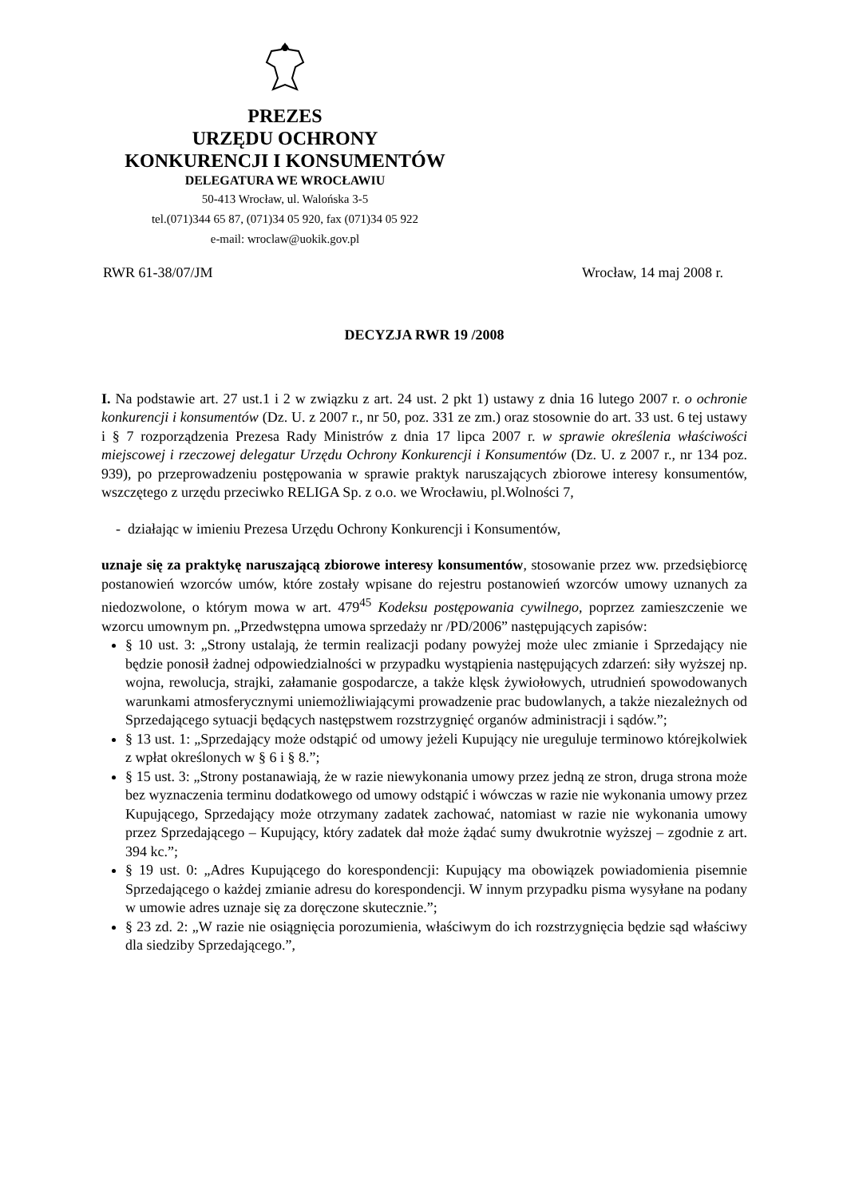PREZES
URZĘDU OCHRONY
KONKURENCJI I KONSUMENTÓW
DELEGATURA WE WROCŁAWIU
50-413 Wrocław, ul. Walońska 3-5
tel.(071)344 65 87, (071)34 05 920, fax (071)34 05 922
e-mail: wroclaw@uokik.gov.pl
RWR 61-38/07/JM Wrocław, 14 maj 2008 r.
DECYZJA RWR 19 /2008
I. Na podstawie art. 27 ust.1 i 2 w związku z art. 24 ust. 2 pkt 1) ustawy z dnia 16 lutego 2007 r. o ochronie konkurencji i konsumentów (Dz. U. z 2007 r., nr 50, poz. 331 ze zm.) oraz stosownie do art. 33 ust. 6 tej ustawy i § 7 rozporządzenia Prezesa Rady Ministrów z dnia 17 lipca 2007 r. w sprawie określenia właściwości miejscowej i rzeczowej delegatur Urzędu Ochrony Konkurencji i Konsumentów (Dz. U. z 2007 r., nr 134 poz. 939), po przeprowadzeniu postępowania w sprawie praktyk naruszających zbiorowe interesy konsumentów, wszczętego z urzędu przeciwko RELIGA Sp. z o.o. we Wrocławiu, pl.Wolności 7,
- działając w imieniu Prezesa Urzędu Ochrony Konkurencji i Konsumentów,
uznaje się za praktykę naruszającą zbiorowe interesy konsumentów, stosowanie przez ww. przedsiębiorcę postanowień wzorców umów, które zostały wpisane do rejestru postanowień wzorców umowy uznanych za niedozwolone, o którym mowa w art. 479<sup>45</sup> Kodeksu postępowania cywilnego, poprzez zamieszczenie we wzorcu umownym pn. „Przedwstępna umowa sprzedaży nr /PD/2006” następujących zapisów:
§ 10 ust. 3: „Strony ustalają, że termin realizacji podany powyżej może ulec zmianie i Sprzedający nie będzie ponosił żadnej odpowiedzialności w przypadku wystąpienia następujących zdarzeń: siły wyższej np. wojna, rewolucja, strajki, załamanie gospodarcze, a także klęsk żywiołowych, utrudnień spowodowanych warunkami atmosferycznymi uniemożliwiającymi prowadzenie prac budowlanych, a także niezależnych od Sprzedającego sytuacji będących następstwem rozstrzygnięć organów administracji i sądów.”;
§ 13 ust. 1: „Sprzedający może odstąpić od umowy jeżeli Kupujący nie ureguluje terminowo którejkolwiek z wpłat określonych w § 6 i § 8.”;
§ 15 ust. 3: „Strony postanawiają, że w razie niewykonania umowy przez jedną ze stron, druga strona może bez wyznaczenia terminu dodatkowego od umowy odstąpić i wówczas w razie nie wykonania umowy przez Kupującego, Sprzedający może otrzymany zadatek zachować, natomiast w razie nie wykonania umowy przez Sprzedającego – Kupujący, który zadatek dał może żądać sumy dwukrotnie wyższej – zgodnie z art. 394 kc.”;
§ 19 ust. 0: „Adres Kupującego do korespondencji: Kupujący ma obowiązek powiadomienia pisemnie Sprzedającego o każdej zmianie adresu do korespondencji. W innym przypadku pisma wysyłane na podany w umowie adres uznaje się za doręczone skutecznie.”;
§ 23 zd. 2: „W razie nie osiągnięcia porozumienia, właściwym do ich rozstrzygnięcia będzie sąd właściwy dla siedziby Sprzedającego.”,